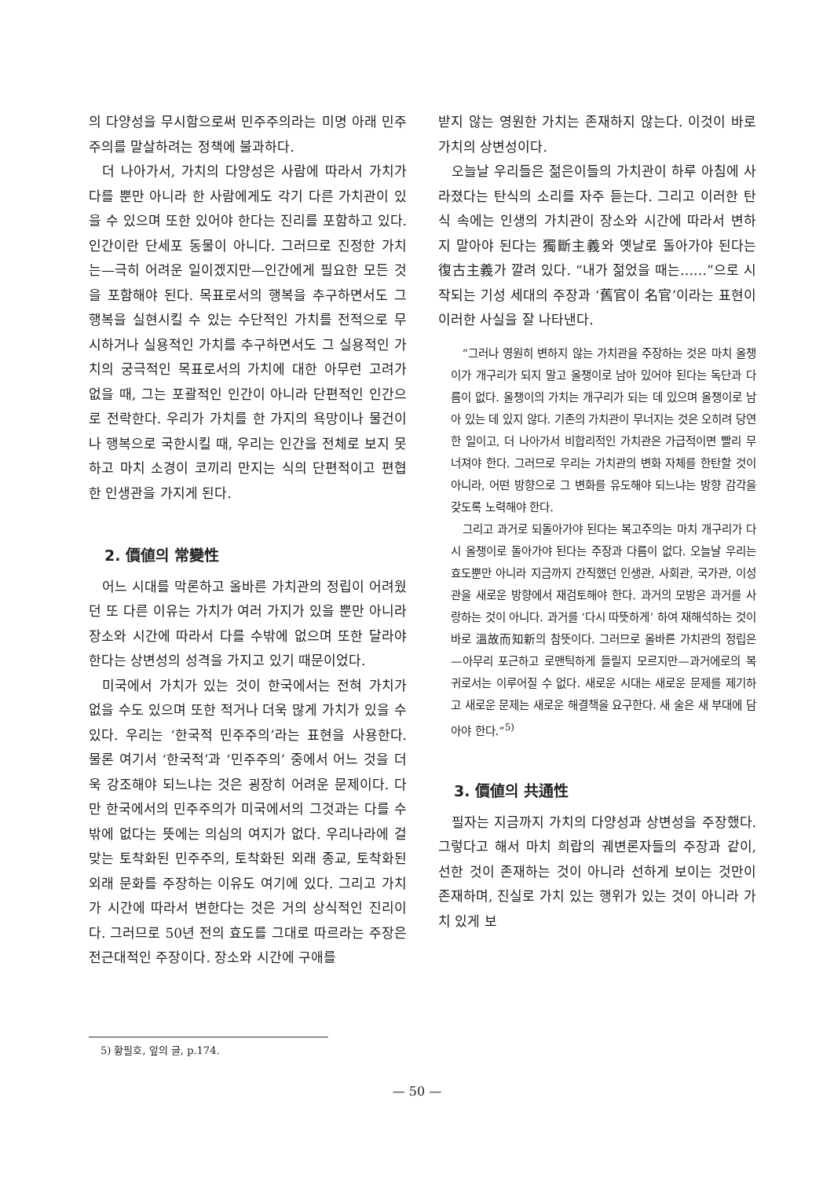의 다양성을 무시함으로써 민주주의라는 미명 아래 민주주의를 말살하려는 정책에 불과하다.
더 나아가서, 가치의 다양성은 사람에 따라서 가치가 다를 뿐만 아니라 한 사람에게도 각기 다른 가치관이 있을 수 있으며 또한 있어야 한다는 진리를 포함하고 있다. 인간이란 단세포 동물이 아니다. 그러므로 진정한 가치는—극히 어려운 일이겠지만—인간에게 필요한 모든 것을 포함해야 된다. 목표로서의 행복을 추구하면서도 그 행복을 실현시킬 수 있는 수단적인 가치를 전적으로 무시하거나 실용적인 가치를 추구하면서도 그 실용적인 가치의 궁극적인 목표로서의 가치에 대한 아무런 고려가 없을 때, 그는 포괄적인 인간이 아니라 단편적인 인간으로 전락한다. 우리가 가치를 한 가지의 욕망이나 물건이나 행복으로 국한시킬 때, 우리는 인간을 전체로 보지 못하고 마치 소경이 코끼리 만지는 식의 단편적이고 편협한 인생관을 가지게 된다.
2. 價値의 常變性
어느 시대를 막론하고 올바른 가치관의 정립이 어려웠던 또 다른 이유는 가치가 여러 가지가 있을 뿐만 아니라 장소와 시간에 따라서 다를 수밖에 없으며 또한 달라야 한다는 상변성의 성격을 가지고 있기 때문이었다.
미국에서 가치가 있는 것이 한국에서는 전혀 가치가 없을 수도 있으며 또한 적거나 더욱 많게 가치가 있을 수 있다. 우리는 ‘한국적 민주주의’라는 표현을 사용한다. 물론 여기서 ‘한국적’과 ‘민주주의’ 중에서 어느 것을 더욱 강조해야 되느냐는 것은 굉장히 어려운 문제이다. 다만 한국에서의 민주주의가 미국에서의 그것과는 다를 수밖에 없다는 뜻에는 의심의 여지가 없다. 우리나라에 걸맞는 토착화된 민주주의, 토착화된 외래 종교, 토착화된 외래 문화를 주장하는 이유도 여기에 있다. 그리고 가치가 시간에 따라서 변한다는 것은 거의 상식적인 진리이다. 그러므로 50년 전의 효도를 그대로 따르라는 주장은 전근대적인 주장이다. 장소와 시간에 구애를
받지 않는 영원한 가치는 존재하지 않는다. 이것이 바로 가치의 상변성이다.
오늘날 우리들은 젊은이들의 가치관이 하루 아침에 사라졌다는 탄식의 소리를 자주 듣는다. 그리고 이러한 탄식 속에는 인생의 가치관이 장소와 시간에 따라서 변하지 말아야 된다는 獨斷主義와 옛날로 돌아가야 된다는 復古主義가 깔려 있다. “내가 젊었을 때는……”으로 시작되는 기성 세대의 주장과 ‘舊官이 名官’이라는 표현이 이러한 사실을 잘 나타낸다.
“그러나 영원히 변하지 않는 가치관을 주장하는 것은 마치 올챙이가 개구리가 되지 말고 올챙이로 남아 있어야 된다는 독단과 다름이 없다. 올챙이의 가치는 개구리가 되는 데 있으며 올챙이로 남아 있는 데 있지 않다. 기존의 가치관이 무너지는 것은 오히려 당연한 일이고, 더 나아가서 비합리적인 가치관은 가급적이면 빨리 무너져야 한다. 그러므로 우리는 가치관의 변화 자체를 한탄할 것이 아니라, 어떤 방향으로 그 변화를 유도해야 되느냐는 방향 감각을 갖도록 노력해야 한다.
그리고 과거로 되돌아가야 된다는 복고주의는 마치 개구리가 다시 올챙이로 돌아가야 된다는 주장과 다름이 없다. 오늘날 우리는 효도뿐만 아니라 지금까지 간직했던 인생관, 사회관, 국가관, 이성관을 새로운 방향에서 재검토해야 한다. 과거의 모방은 과거를 사랑하는 것이 아니다. 과거를 ‘다시 따뜻하게’ 하여 재해석하는 것이 바로 溫故而知新의 참뜻이다. 그러므로 올바른 가치관의 정립은—아무리 포근하고 로맨틱하게 들릴지 모르지만—과거에로의 복귀로서는 이루어질 수 없다. 새로운 시대는 새로운 문제를 제기하고 새로운 문제는 새로운 해결책을 요구한다. 새 술은 새 부대에 담아야 한다.”<sup>5)</sup>
3. 價値의 共通性
필자는 지금까지 가치의 다양성과 상변성을 주장했다. 그렇다고 해서 마치 희랍의 궤변론자들의 주장과 같이, 선한 것이 존재하는 것이 아니라 선하게 보이는 것만이 존재하며, 진실로 가치 있는 행위가 있는 것이 아니라 가치 있게 보
5) 황필호, 앞의 글, p.174.
— 50 —